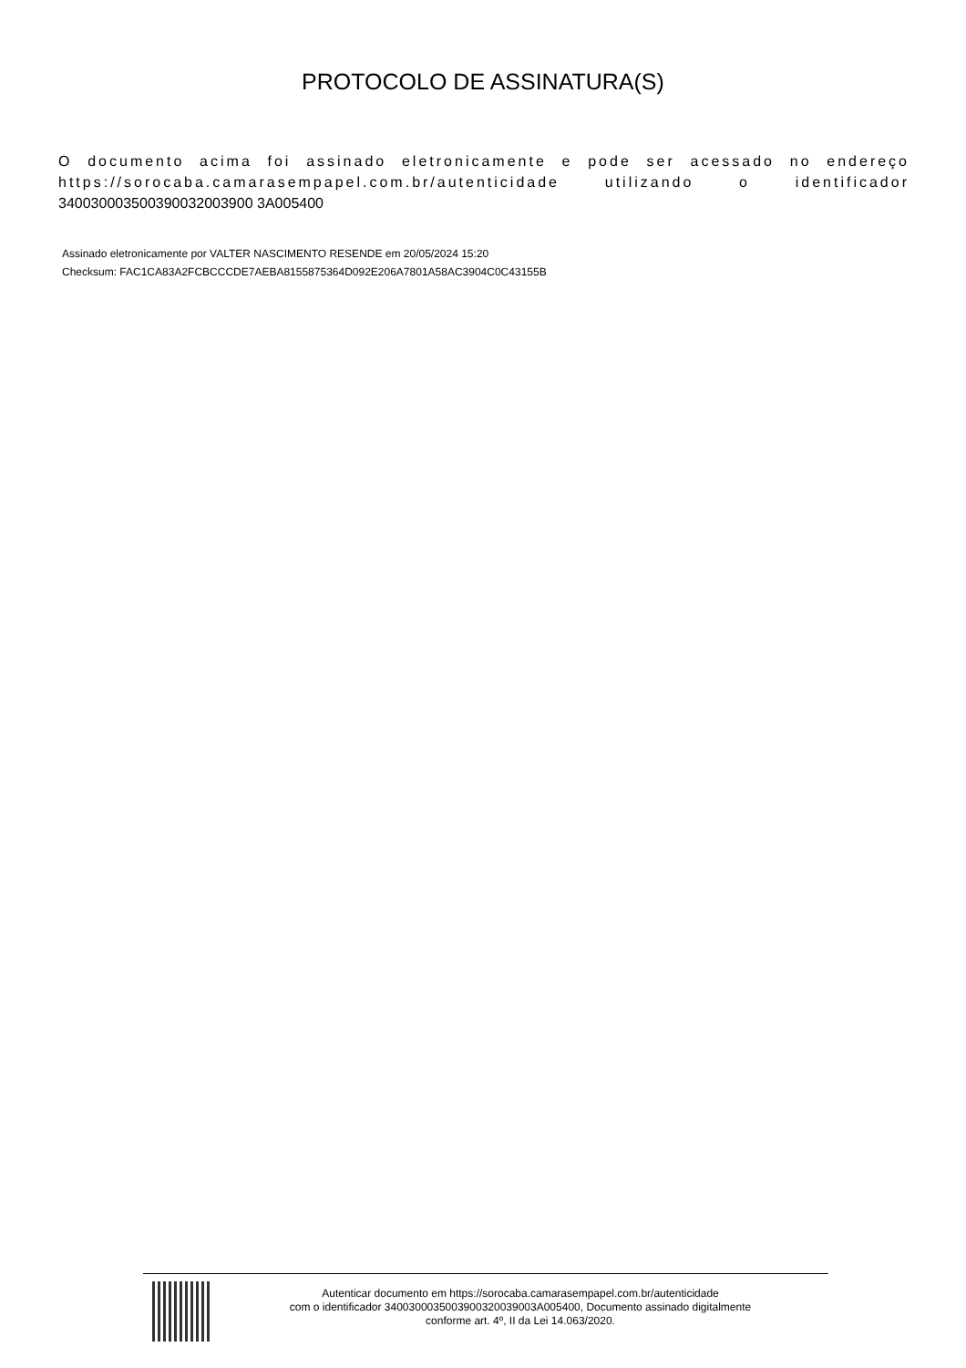PROTOCOLO DE ASSINATURA(S)
O documento acima foi assinado eletronicamente e pode ser acessado no endereço https://sorocaba.camarasempapel.com.br/autenticidade utilizando o identificador 340030003500390032003900 3A005400
Assinado eletronicamente por VALTER NASCIMENTO RESENDE em 20/05/2024 15:20
Checksum: FAC1CA83A2FCBCCCDE7AEBA8155875364D092E206A7801A58AC3904C0C43155B
Autenticar documento em https://sorocaba.camarasempapel.com.br/autenticidade
com o identificador 3400300035003900320039003A005400, Documento assinado digitalmente
conforme art. 4º, II da Lei 14.063/2020.